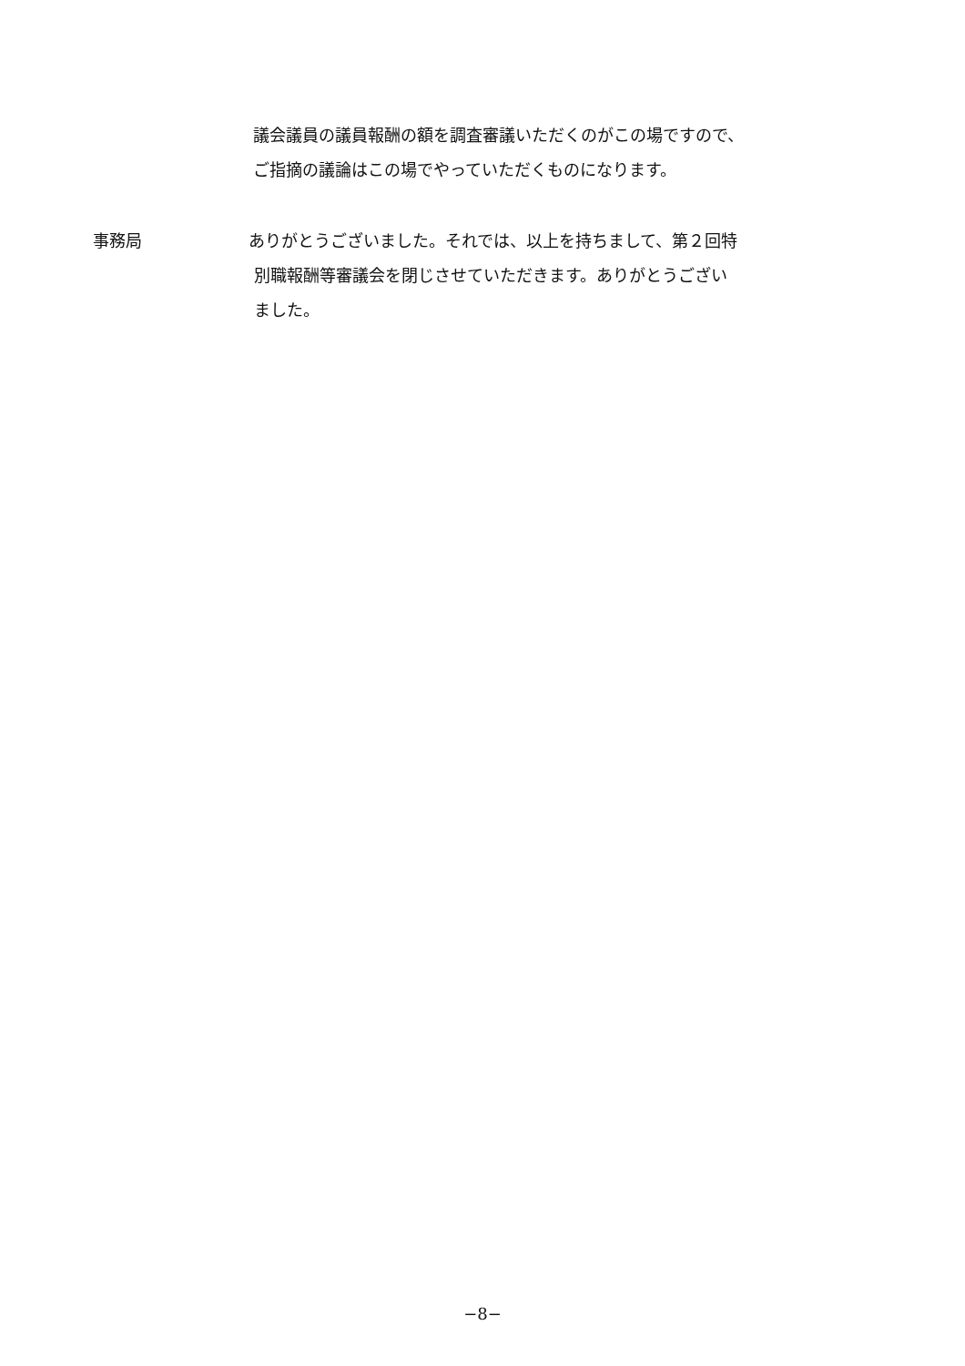議会議員の議員報酬の額を調査審議いただくのがこの場ですので、
ご指摘の議論はこの場でやっていただくものになります。
事務局 ありがとうございました。それでは、以上を持ちまして、第２回特
別職報酬等審議会を閉じさせていただきます。ありがとうござい
ました。
−8−